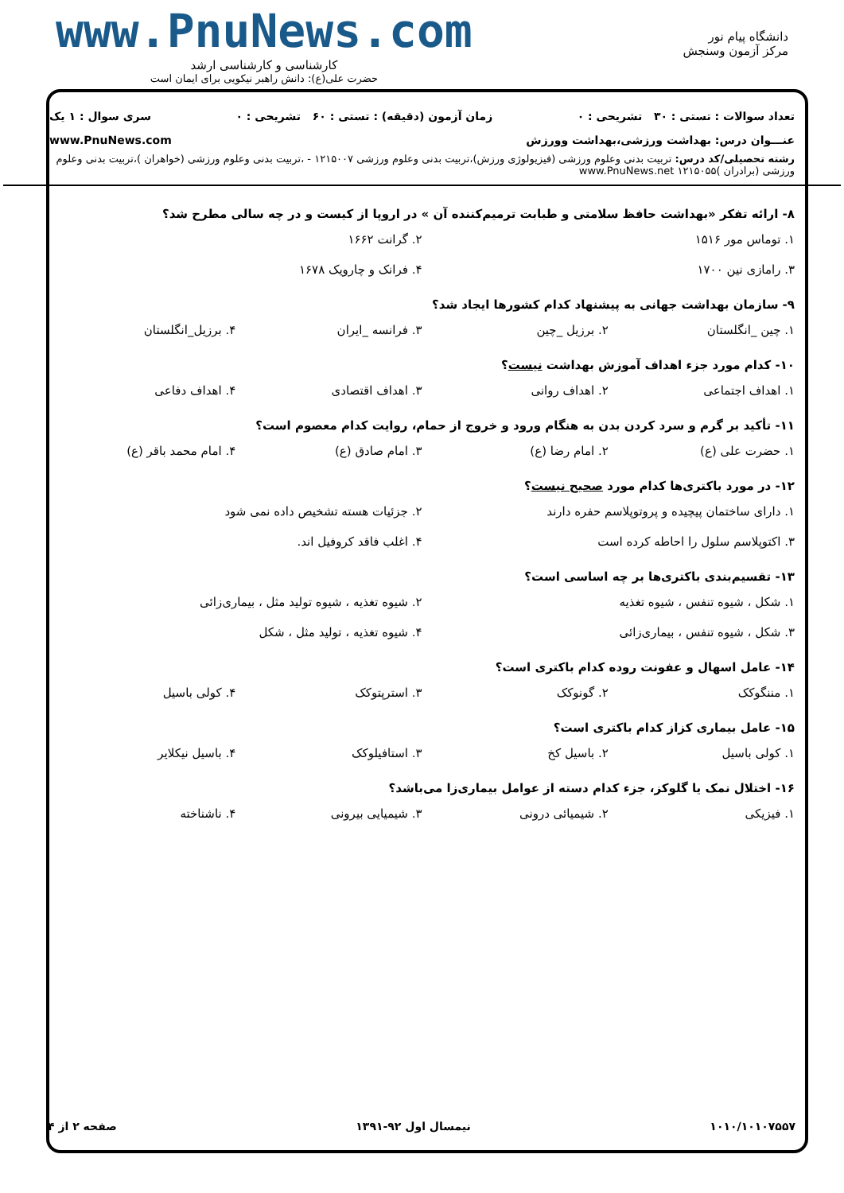دانشگاه پیام نور
مرکز آزمون وسنجش
www.PnuNews.com
کارشناسی و کارشناسی ارشد
حضرت علی(ع): دانش راهبر نیکویی برای ایمان است
تعداد سوالات : تستی : ۳۰ تشریحی : ۰ زمان آزمون (دقیقه) : تستی : ۶۰ تشریحی : ۰ سری سوال : ۱ یک
عنـــوان درس: بهداشت ورزشی،بهداشت وورزش www.PnuNews.com
رشته تحصیلی/کد درس: تربیت بدنی وعلوم ورزشی (فیزیولوژی ورزش)،تربیت بدنی وعلوم ورزشی ۱۲۱۵۰۰۷ - ،تربیت بدنی وعلوم ورزشی (خواهران )،تربیت بدنی وعلوم ورزشی (برادران )۱۲۱۵۰۵۵ www.PnuNews.net
۸- ارائه تفکر «بهداشت حافظ سلامتی و طبابت ترمیم‌کننده آن » در اروپا از کیست و در چه سالی مطرح شد؟
۱. توماس مور ۱۵۱۶ ۲. گرانت ۱۶۶۲ ۳. رامازی نین ۱۷۰۰ ۴. فرانک و چارویک ۱۶۷۸
۹- سازمان بهداشت جهانی به پیشنهاد کدام کشورها ایجاد شد؟
۱. چین _انگلستان ۲. برزیل _چین ۳. فرانسه _ایران ۴. برزیل_انگلستان
۱۰- کدام مورد جزء اهداف آموزش بهداشت نیست؟
۱. اهداف اجتماعی ۲. اهداف روانی ۳. اهداف اقتصادی ۴. اهداف دفاعی
۱۱- تأکید بر گرم و سرد کردن بدن به هنگام ورود و خروج از حمام، روایت کدام معصوم است؟
۱. حضرت علی (ع) ۲. امام رضا (ع) ۳. امام صادق (ع) ۴. امام محمد باقر (ع)
۱۲- در مورد باکتری‌ها کدام مورد صحیح نیست؟
۱. دارای ساختمان پیچیده و پروتوپلاسم حفره دارند ۲. جزئیات هسته تشخیص داده نمی شود ۳. اکتوپلاسم سلول را احاطه کرده است ۴. اغلب فاقد کروفیل اند.
۱۳- تقسیم‌بندی باکتری‌ها بر چه اساسی است؟
۱. شکل ، شیوه تنفس ، شیوه تغذیه ۲. شیوه تغذیه ، شیوه تولید مثل ، بیماری‌زائی ۳. شکل ، شیوه تنفس ، بیماری‌زائی ۴. شیوه تغذیه ، تولید مثل ، شکل
۱۴- عامل اسهال و عفونت روده کدام باکتری است؟
۱. مننگوکک ۲. گونوکک ۳. استرپتوکک ۴. کولی باسیل
۱۵- عامل بیماری کزاز کدام باکتری است؟
۱. کولی باسیل ۲. باسیل کخ ۳. استافیلوکک ۴. باسیل نیکلایر
۱۶- اختلال نمک یا گلوکز، جزء کدام دسته از عوامل بیماری‌زا می‌باشد؟
۱. فیزیکی ۲. شیمیائی درونی ۳. شیمیایی بیرونی ۴. ناشناخته
۱۰۱۰/۱۰۱۰۷۵۵۷ نیمسال اول ۹۲-۱۳۹۱ صفحه ۲ از ۴